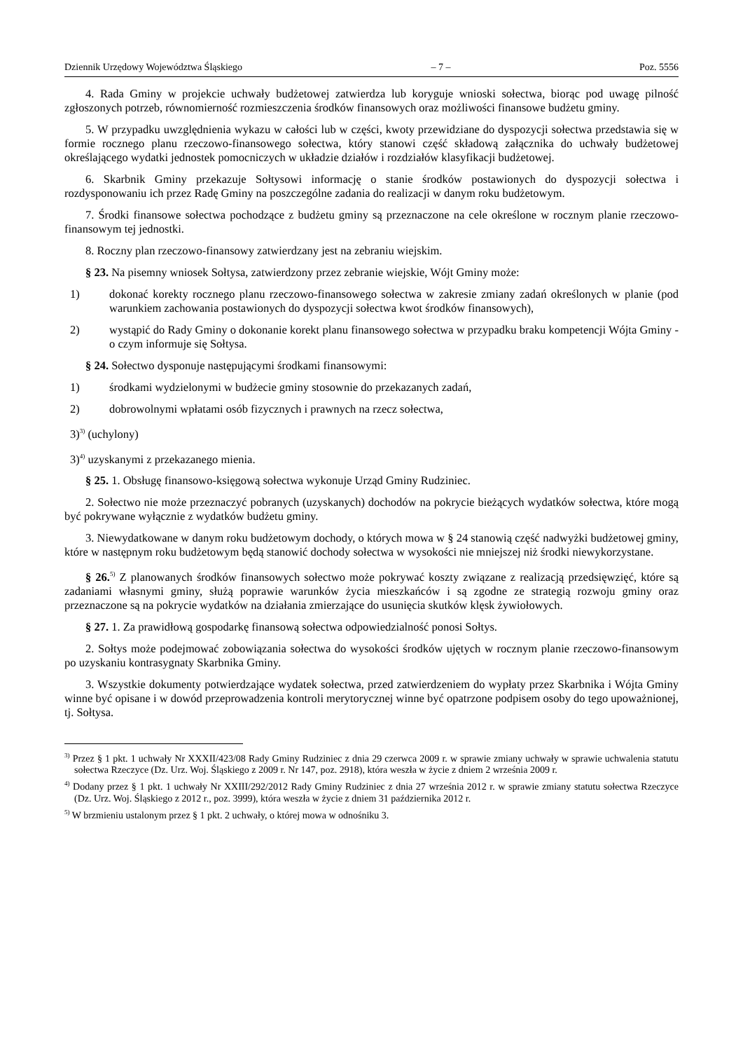Dziennik Urzędowy Województwa Śląskiego – 7 – Poz. 5556
4. Rada Gminy w projekcie uchwały budżetowej zatwierdza lub koryguje wnioski sołectwa, biorąc pod uwagę pilność zgłoszonych potrzeb, równomierność rozmieszczenia środków finansowych oraz możliwości finansowe budżetu gminy.
5. W przypadku uwzględnienia wykazu w całości lub w części, kwoty przewidziane do dyspozycji sołectwa przedstawia się w formie rocznego planu rzeczowo-finansowego sołectwa, który stanowi część składową załącznika do uchwały budżetowej określającego wydatki jednostek pomocniczych w układzie działów i rozdziałów klasyfikacji budżetowej.
6. Skarbnik Gminy przekazuje Sołtysowi informację o stanie środków postawionych do dyspozycji sołectwa i rozdysponowaniu ich przez Radę Gminy na poszczególne zadania do realizacji w danym roku budżetowym.
7. Środki finansowe sołectwa pochodzące z budżetu gminy są przeznaczone na cele określone w rocznym planie rzeczowo-finansowym tej jednostki.
8. Roczny plan rzeczowo-finansowy zatwierdzany jest na zebraniu wiejskim.
§ 23. Na pisemny wniosek Sołtysa, zatwierdzony przez zebranie wiejskie, Wójt Gminy może:
1) dokonać korekty rocznego planu rzeczowo-finansowego sołectwa w zakresie zmiany zadań określonych w planie (pod warunkiem zachowania postawionych do dyspozycji sołectwa kwot środków finansowych),
2) wystąpić do Rady Gminy o dokonanie korekt planu finansowego sołectwa w przypadku braku kompetencji Wójta Gminy - o czym informuje się Sołtysa.
§ 24. Sołectwo dysponuje następującymi środkami finansowymi:
1) środkami wydzielonymi w budżecie gminy stosownie do przekazanych zadań,
2) dobrowolnymi wpłatami osób fizycznych i prawnych na rzecz sołectwa,
3)<sup>3)</sup> (uchylony)
3)<sup>4)</sup> uzyskanymi z przekazanego mienia.
§ 25. 1. Obsługę finansowo-księgową sołectwa wykonuje Urząd Gminy Rudziniec.
2. Sołectwo nie może przeznaczyć pobranych (uzyskanych) dochodów na pokrycie bieżących wydatków sołectwa, które mogą być pokrywane wyłącznie z wydatków budżetu gminy.
3. Niewydatkowane w danym roku budżetowym dochody, o których mowa w § 24 stanowią część nadwyżki budżetowej gminy, które w następnym roku budżetowym będą stanowić dochody sołectwa w wysokości nie mniejszej niż środki niewykorzystane.
§ 26.<sup>5)</sup> Z planowanych środków finansowych sołectwo może pokrywać koszty związane z realizacją przedsięwzięć, które są zadaniami własnymi gminy, służą poprawie warunków życia mieszkańców i są zgodne ze strategią rozwoju gminy oraz przeznaczone są na pokrycie wydatków na działania zmierzające do usunięcia skutków klęsk żywiołowych.
§ 27. 1. Za prawidłową gospodarkę finansową sołectwa odpowiedzialność ponosi Sołtys.
2. Sołtys może podejmować zobowiązania sołectwa do wysokości środków ujętych w rocznym planie rzeczowo-finansowym po uzyskaniu kontrasygnaty Skarbnika Gminy.
3. Wszystkie dokumenty potwierdzające wydatek sołectwa, przed zatwierdzeniem do wypłaty przez Skarbnika i Wójta Gminy winne być opisane i w dowód przeprowadzenia kontroli merytorycznej winne być opatrzone podpisem osoby do tego upoważnionej, tj. Sołtysa.
<sup>3)</sup> Przez § 1 pkt. 1 uchwały Nr XXXII/423/08 Rady Gminy Rudziniec z dnia 29 czerwca 2009 r. w sprawie zmiany uchwały w sprawie uchwalenia statutu sołectwa Rzeczyce (Dz. Urz. Woj. Śląskiego z 2009 r. Nr 147, poz. 2918), która weszła w życie z dniem 2 września 2009 r.
<sup>4)</sup> Dodany przez § 1 pkt. 1 uchwały Nr XXIII/292/2012 Rady Gminy Rudziniec z dnia 27 września 2012 r. w sprawie zmiany statutu sołectwa Rzeczyce (Dz. Urz. Woj. Śląskiego z 2012 r., poz. 3999), która weszła w życie z dniem 31 października 2012 r.
<sup>5)</sup> W brzmieniu ustalonym przez § 1 pkt. 2 uchwały, o której mowa w odnośniku 3.